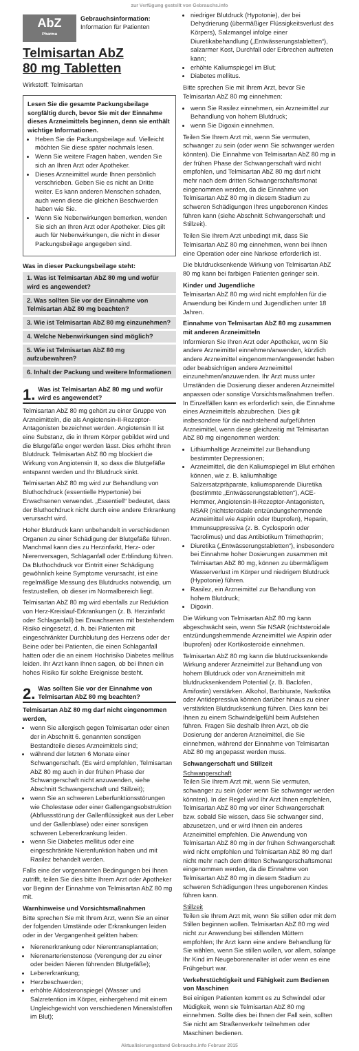zur Verfügung gestellt von Gebrauchs.info
AbZ
Pharma
Gebrauchsinformation:
Information für Patienten
Telmisartan AbZ
80 mg Tabletten
Wirkstoff: Telmisartan
Lesen Sie die gesamte Packungsbeilage sorgfältig durch, bevor Sie mit der Einnahme dieses Arzneimittels beginnen, denn sie enthält wichtige Informationen.
Heben Sie die Packungsbeilage auf. Vielleicht möchten Sie diese später nochmals lesen.
Wenn Sie weitere Fragen haben, wenden Sie sich an Ihren Arzt oder Apotheker.
Dieses Arzneimittel wurde Ihnen persönlich verschrieben. Geben Sie es nicht an Dritte weiter. Es kann anderen Menschen schaden, auch wenn diese die gleichen Beschwerden haben wie Sie.
Wenn Sie Nebenwirkungen bemerken, wenden Sie sich an Ihren Arzt oder Apotheker. Dies gilt auch für Nebenwirkungen, die nicht in dieser Packungsbeilage angegeben sind.
Was in dieser Packungsbeilage steht:
1. Was ist Telmisartan AbZ 80 mg und wofür wird es angewendet?
2. Was sollten Sie vor der Einnahme von Telmisartan AbZ 80 mg beachten?
3. Wie ist Telmisartan AbZ 80 mg einzunehmen?
4. Welche Nebenwirkungen sind möglich?
5. Wie ist Telmisartan AbZ 80 mg aufzubewahren?
6. Inhalt der Packung und weitere Informationen
1. Was ist Telmisartan AbZ 80 mg und wofür wird es angewendet?
Telmisartan AbZ 80 mg gehört zu einer Gruppe von Arzneimitteln, die als Angiotensin-II-Rezeptor-Antagonisten bezeichnet werden. Angiotensin II ist eine Substanz, die in Ihrem Körper gebildet wird und die Blutgefäße enger werden lässt. Dies erhöht Ihren Blutdruck. Telmisartan AbZ 80 mg blockiert die Wirkung von Angiotensin II, so dass die Blutgefäße entspannt werden und Ihr Blutdruck sinkt.
Telmisartan AbZ 80 mg wird zur Behandlung von Bluthochdruck (essentielle Hypertonie) bei Erwachsenen verwendet. „Essentiell“ bedeutet, dass der Bluthochdruck nicht durch eine andere Erkrankung verursacht wird.
Hoher Blutdruck kann unbehandelt in verschiedenen Organen zu einer Schädigung der Blutgefäße führen. Manchmal kann dies zu Herzinfarkt, Herz- oder Nierenversagen, Schlaganfall oder Erblindung führen. Da Bluthochdruck vor Eintritt einer Schädigung gewöhnlich keine Symptome verursacht, ist eine regelmäßige Messung des Blutdrucks notwendig, um festzustellen, ob dieser im Normalbereich liegt.
Telmisartan AbZ 80 mg wird ebenfalls zur Reduktion von Herz-Kreislauf-Erkrankungen (z. B. Herzinfarkt oder Schlaganfall) bei Erwachsenen mit bestehendem Risiko eingesetzt, d. h. bei Patienten mit eingeschränkter Durchblutung des Herzens oder der Beine oder bei Patienten, die einen Schlaganfall hatten oder die an einem Hochrisiko Diabetes mellitus leiden. Ihr Arzt kann Ihnen sagen, ob bei Ihnen ein hohes Risiko für solche Ereignisse besteht.
2. Was sollten Sie vor der Einnahme von Telmisartan AbZ 80 mg beachten?
Telmisartan AbZ 80 mg darf nicht eingenommen werden,
wenn Sie allergisch gegen Telmisartan oder einen der in Abschnitt 6. genannten sonstigen Bestandteile dieses Arzneimittels sind;
während der letzten 6 Monate einer Schwangerschaft. (Es wird empfohlen, Telmisartan AbZ 80 mg auch in der frühen Phase der Schwangerschaft nicht anzuwenden, siehe Abschnitt Schwangerschaft und Stillzeit);
wenn Sie an schweren Leberfunktionsstörungen wie Cholestase oder einer Gallengangsobstruktion (Abflussstörung der Gallenflüssigkeit aus der Leber und der Gallenblase) oder einer sonstigen schweren Lebererkrankung leiden.
wenn Sie Diabetes mellitus oder eine eingeschränkte Nierenfunktion haben und mit Rasilez behandelt werden.
Falls eine der vorgenannten Bedingungen bei Ihnen zutrifft, teilen Sie dies bitte Ihrem Arzt oder Apotheker vor Beginn der Einnahme von Telmisartan AbZ 80 mg mit.
Warnhinweise und Vorsichtsmaßnahmen
Bitte sprechen Sie mit Ihrem Arzt, wenn Sie an einer der folgenden Umstände oder Erkrankungen leiden oder in der Vergangenheit gelitten haben:
Nierenerkrankung oder Nierentransplantation;
Nierenarterienstenose (Verengung der zu einer oder beiden Nieren führenden Blutgefäße);
Lebererkrankung;
Herzbeschwerden;
erhöhte Aldosteronspiegel (Wasser und Salzretention im Körper, einhergehend mit einem Ungleichgewicht von verschiedenen Mineralstoffen im Blut);
niedriger Blutdruck (Hypotonie), der bei Dehydrierung (übermäßiger Flüssigkeitsverlust des Körpers), Salzmangel infolge einer Diuretikabehandlung („Entwässerungstabletten“), salzarmer Kost, Durchfall oder Erbrechen auftreten kann;
erhöhte Kaliumspiegel im Blut;
Diabetes mellitus.
Bitte sprechen Sie mit Ihrem Arzt, bevor Sie Telmisartan AbZ 80 mg einnehmen:
wenn Sie Rasilez einnehmen, ein Arzneimittel zur Behandlung von hohem Blutdruck;
wenn Sie Digoxin einnehmen.
Teilen Sie Ihrem Arzt mit, wenn Sie vermuten, schwanger zu sein (oder wenn Sie schwanger werden könnten). Die Einnahme von Telmisartan AbZ 80 mg in der frühen Phase der Schwangerschaft wird nicht empfohlen, und Telmisartan AbZ 80 mg darf nicht mehr nach dem dritten Schwangerschaftsmonat eingenommen werden, da die Einnahme von Telmisartan AbZ 80 mg in diesem Stadium zu schweren Schädigungen Ihres ungeborenen Kindes führen kann (siehe Abschnitt Schwangerschaft und Stillzeit).
Teilen Sie Ihrem Arzt unbedingt mit, dass Sie Telmisartan AbZ 80 mg einnehmen, wenn bei Ihnen eine Operation oder eine Narkose erforderlich ist.
Die blutdrucksenkende Wirkung von Telmisartan AbZ 80 mg kann bei farbigen Patienten geringer sein.
Kinder und Jugendliche
Telmisartan AbZ 80 mg wird nicht empfohlen für die Anwendung bei Kindern und Jugendlichen unter 18 Jahren.
Einnahme von Telmisartan AbZ 80 mg zusammen mit anderen Arzneimitteln
Informieren Sie Ihren Arzt oder Apotheker, wenn Sie andere Arzneimittel einnehmen/anwenden, kürzlich andere Arzneimittel eingenommen/angewendet haben oder beabsichtigen andere Arzneimittel einzunehmen/anzuwenden. Ihr Arzt muss unter Umständen die Dosierung dieser anderen Arzneimittel anpassen oder sonstige Vorsichtsmaßnahmen treffen. In Einzelfällen kann es erforderlich sein, die Einnahme eines Arzneimittels abzubrechen. Dies gilt insbesondere für die nachstehend aufgeführten Arzneimittel, wenn diese gleichzeitig mit Telmisartan AbZ 80 mg eingenommen werden:
Lithiumhaltige Arzneimittel zur Behandlung bestimmter Depressionen;
Arzneimittel, die den Kaliumspiegel im Blut erhöhen können, wie z. B. kaliumhaltige Salzersatzpräparate, kaliumsparende Diuretika (bestimmte „Entwässerungstabletten“), ACE-Hemmer, Angiotensin-II-Rezeptor-Antagonisten, NSAR (nichtsteroidale entzündungshemmende Arzneimittel wie Aspirin oder Ibuprofen), Heparin, Immunsuppressiva (z. B. Cyclosporin oder Tacrolimus) und das Antibiotikum Trimethoprim;
Diuretika („Entwässerungstabletten“), insbesondere bei Einnahme hoher Dosierungen zusammen mit Telmisartan AbZ 80 mg, können zu übermäßigem Wasserverlust im Körper und niedrigem Blutdruck (Hypotonie) führen.
Rasilez, ein Arzneimittel zur Behandlung von hohem Blutdruck;
Digoxin.
Die Wirkung von Telmisartan AbZ 80 mg kann abgeschwächt sein, wenn Sie NSAR (nichtsteroidale entzündungshemmende Arzneimittel wie Aspirin oder Ibuprofen) oder Kortikosteroide einnehmen.
Telmisartan AbZ 80 mg kann die blutdrucksenkende Wirkung anderer Arzneimittel zur Behandlung von hohem Blutdruck oder von Arzneimitteln mit blutdrucksenkendem Potential (z. B. Baclofen, Amifostin) verstärken. Alkohol, Barbiturate, Narkotika oder Antidepressiva können darüber hinaus zu einer verstärkten Blutdrucksenkung führen. Dies kann bei Ihnen zu einem Schwindelgefühl beim Aufstehen führen. Fragen Sie deshalb Ihren Arzt, ob die Dosierung der anderen Arzneimittel, die Sie einnehmen, während der Einnahme von Telmisartan AbZ 80 mg angepasst werden muss.
Schwangerschaft und Stillzeit
Schwangerschaft
Teilen Sie Ihrem Arzt mit, wenn Sie vermuten, schwanger zu sein (oder wenn Sie schwanger werden könnten). In der Regel wird Ihr Arzt Ihnen empfehlen, Telmisartan AbZ 80 mg vor einer Schwangerschaft bzw. sobald Sie wissen, dass Sie schwanger sind, abzusetzen, und er wird Ihnen ein anderes Arzneimittel empfehlen. Die Anwendung von Telmisartan AbZ 80 mg in der frühen Schwangerschaft wird nicht empfohlen und Telmisartan AbZ 80 mg darf nicht mehr nach dem dritten Schwangerschaftsmonat eingenommen werden, da die Einnahme von Telmisartan AbZ 80 mg in diesem Stadium zu schweren Schädigungen Ihres ungeborenen Kindes führen kann.
Stillzeit
Teilen sie Ihrem Arzt mit, wenn Sie stillen oder mit dem Stillen beginnen wollen. Telmisartan AbZ 80 mg wird nicht zur Anwendung bei stillenden Müttern empfohlen; Ihr Arzt kann eine andere Behandlung für Sie wählen, wenn Sie stillen wollen, vor allem, solange Ihr Kind im Neugeborenenalter ist oder wenn es eine Frühgeburt war.
Verkehrstüchtigkeit und Fähigkeit zum Bedienen von Maschinen
Bei einigen Patienten kommt es zu Schwindel oder Müdigkeit, wenn sie Telmisartan AbZ 80 mg einnehmen. Sollte dies bei Ihnen der Fall sein, sollten Sie nicht am Straßenverkehr teilnehmen oder Maschinen bedienen.
Aktualisierungsstand Gebrauchs.info Februar 2015